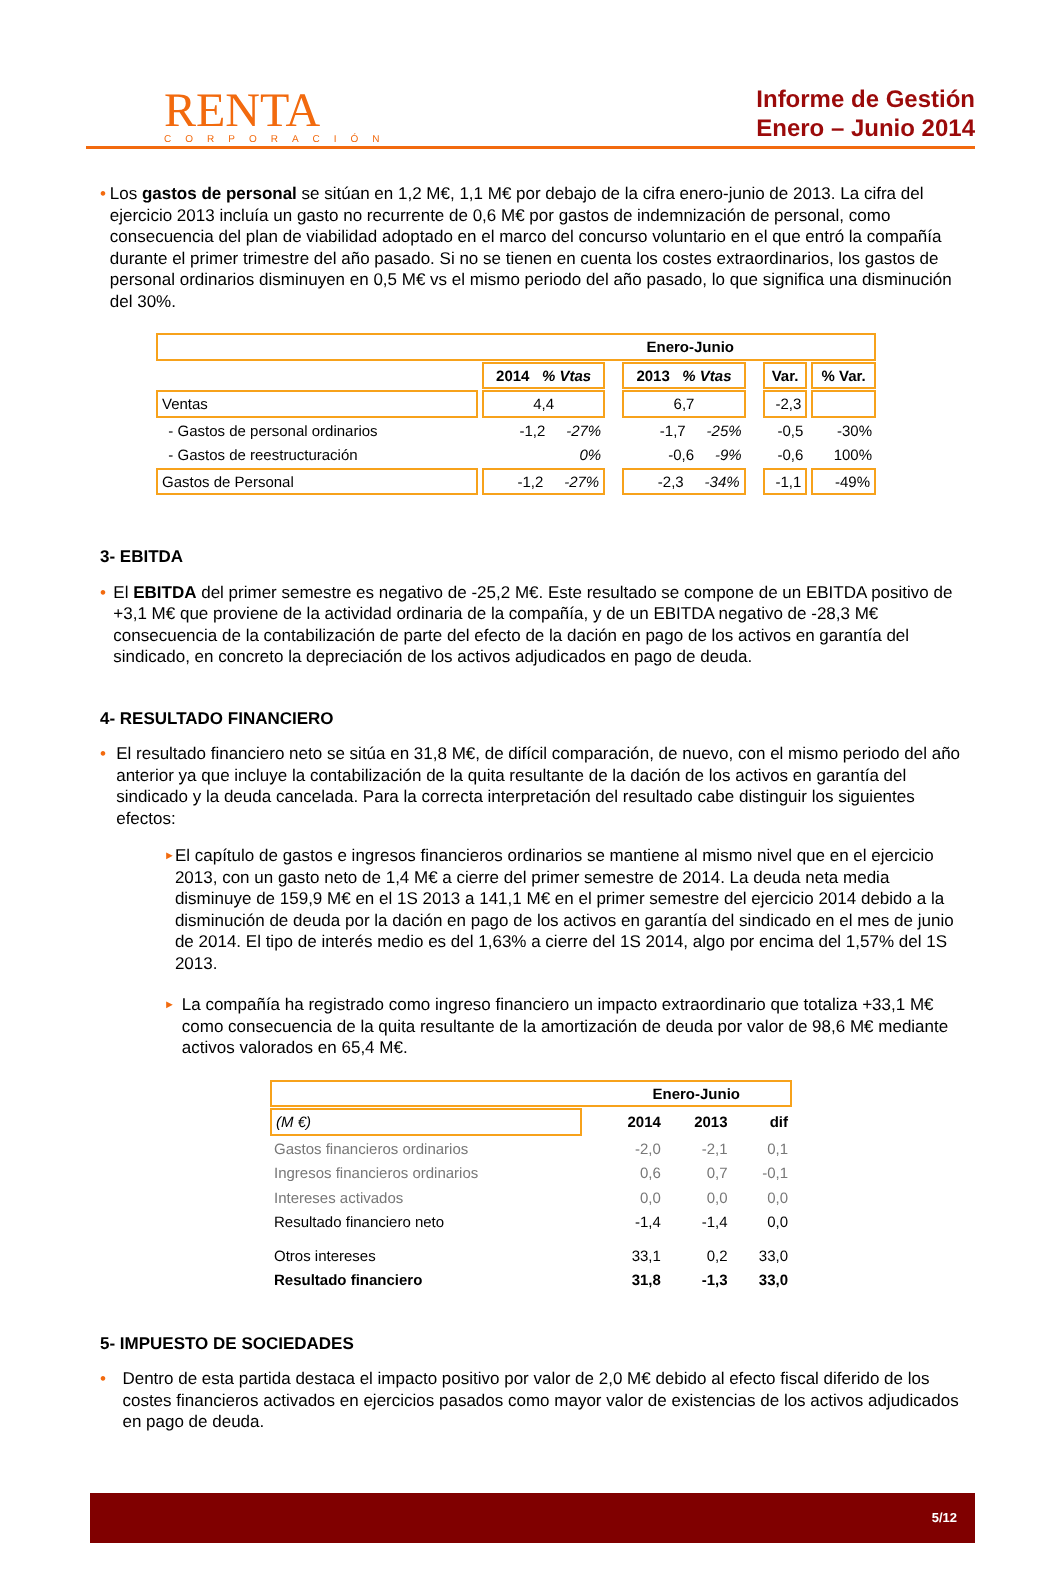RENTA
CORPORACIÓN
Informe de Gestión
Enero – Junio 2014
• Los gastos de personal se sitúan en 1,2 M€, 1,1 M€ por debajo de la cifra enero-junio de 2013. La cifra del ejercicio 2013 incluía un gasto no recurrente de 0,6 M€ por gastos de indemnización de personal, como consecuencia del plan de viabilidad adoptado en el marco del concurso voluntario en el que entró la compañía durante el primer trimestre del año pasado. Si no se tienen en cuenta los costes extraordinarios, los gastos de personal ordinarios disminuyen en 0,5 M€ vs el mismo periodo del año pasado, lo que significa una disminución del 30%.
| Enero-Junio | | | | | | |
| --- | --- | --- | --- | --- | --- | --- |
| | 2014 % Vtas | | 2013 % Vtas | | Var. | % Var. |
| Ventas | 4,4 | | 6,7 | | -2,3 | |
| - Gastos de personal ordinarios | -1,2 -27% | | -1,7 -25% | | -0,5 | -30% |
| - Gastos de reestructuración | 0% | | -0,6 -9% | | -0,6 | 100% |
| Gastos de Personal | -1,2 -27% | | -2,3 -34% | | -1,1 | -49% |
3- EBITDA
• El EBITDA del primer semestre es negativo de -25,2 M€. Este resultado se compone de un EBITDA positivo de +3,1 M€ que proviene de la actividad ordinaria de la compañía, y de un EBITDA negativo de -28,3 M€ consecuencia de la contabilización de parte del efecto de la dación en pago de los activos en garantía del sindicado, en concreto la depreciación de los activos adjudicados en pago de deuda.
4- RESULTADO FINANCIERO
• El resultado financiero neto se sitúa en 31,8 M€, de difícil comparación, de nuevo, con el mismo periodo del año anterior ya que incluye la contabilización de la quita resultante de la dación de los activos en garantía del sindicado y la deuda cancelada. Para la correcta interpretación del resultado cabe distinguir los siguientes efectos:
►
El capítulo de gastos e ingresos financieros ordinarios se mantiene al mismo nivel que en el ejercicio 2013, con un gasto neto de 1,4 M€ a cierre del primer semestre de 2014. La deuda neta media disminuye de 159,9 M€ en el 1S 2013 a 141,1 M€ en el primer semestre del ejercicio 2014 debido a la disminución de deuda por la dación en pago de los activos en garantía del sindicado en el mes de junio de 2014. El tipo de interés medio es del 1,63% a cierre del 1S 2014, algo por encima del 1,57% del 1S 2013.
►
La compañía ha registrado como ingreso financiero un impacto extraordinario que totaliza +33,1 M€ como consecuencia de la quita resultante de la amortización de deuda por valor de 98,6 M€ mediante activos valorados en 65,4 M€.
| Enero-Junio | | | | |
| --- | --- | --- | --- | --- |
| (M €) | | 2014 | 2013 | dif |
| Gastos financieros ordinarios | | -2,0 | -2,1 | 0,1 |
| Ingresos financieros ordinarios | | 0,6 | 0,7 | -0,1 |
| Intereses activados | | 0,0 | 0,0 | 0,0 |
| Resultado financiero neto | | -1,4 | -1,4 | 0,0 |
| Otros intereses | | 33,1 | 0,2 | 33,0 |
| Resultado financiero | | 31,8 | -1,3 | 33,0 |
5- IMPUESTO DE SOCIEDADES
• Dentro de esta partida destaca el impacto positivo por valor de 2,0 M€ debido al efecto fiscal diferido de los costes financieros activados en ejercicios pasados como mayor valor de existencias de los activos adjudicados en pago de deuda.
5/12